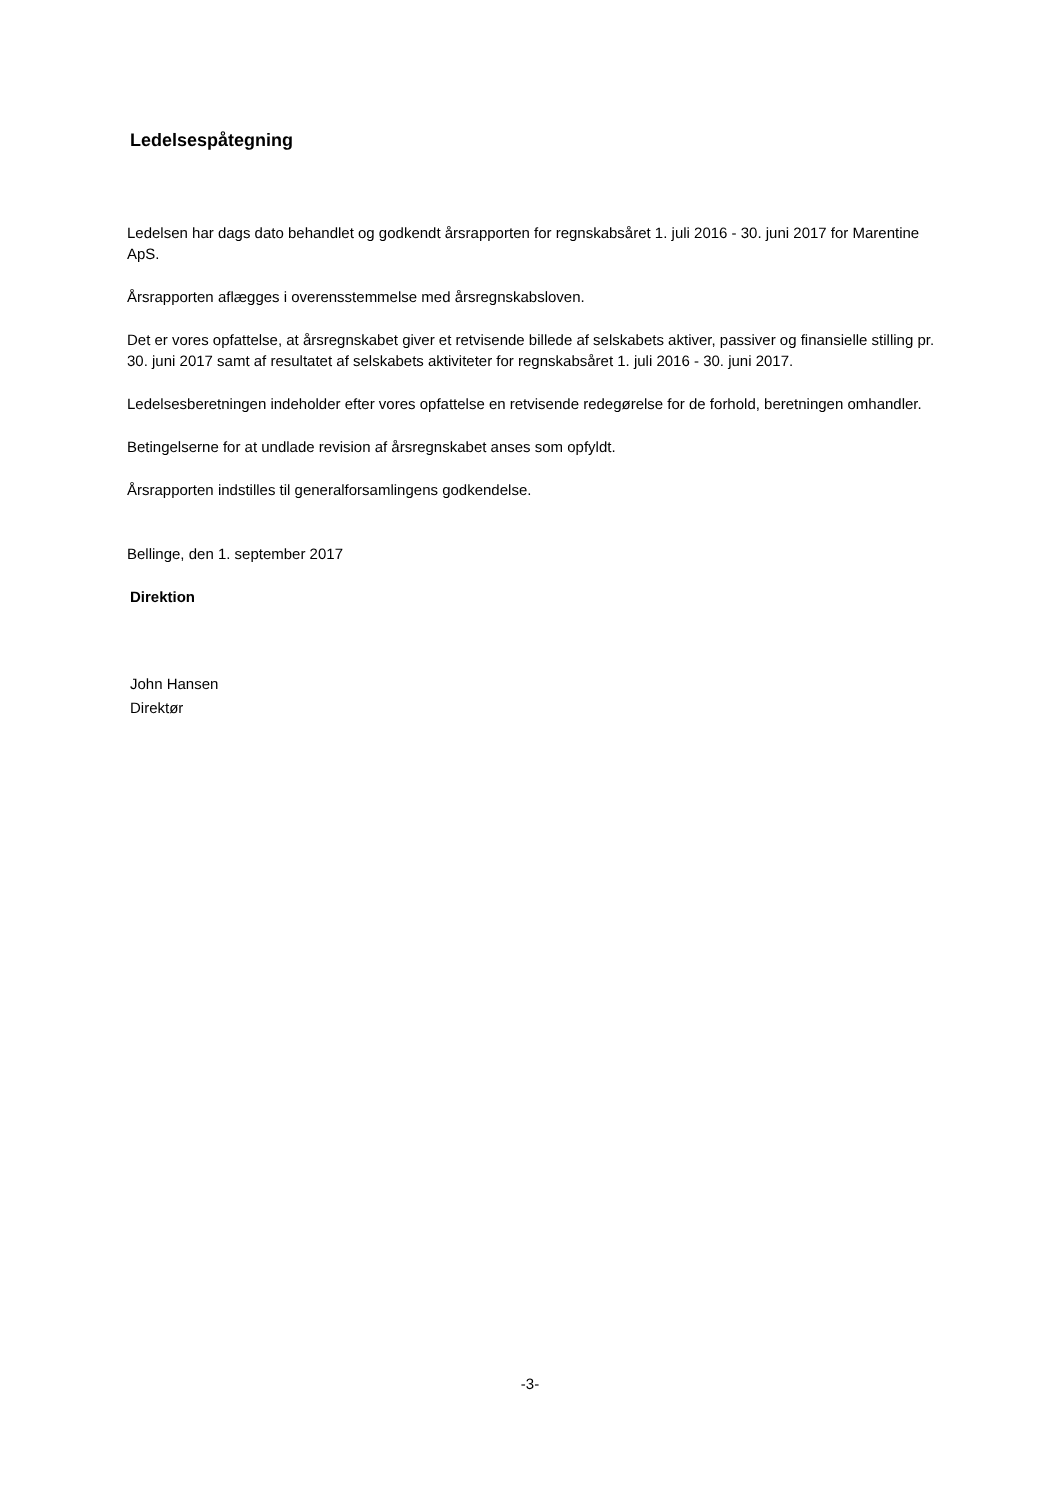Ledelsespåtegning
Ledelsen har dags dato behandlet og godkendt årsrapporten for regnskabsåret 1. juli 2016 - 30. juni 2017 for Marentine ApS.
Årsrapporten aflægges i overensstemmelse med årsregnskabsloven.
Det er vores opfattelse, at årsregnskabet giver et retvisende billede af selskabets aktiver, passiver og finansielle stilling pr. 30. juni 2017 samt af resultatet af selskabets aktiviteter for regnskabsåret 1. juli 2016 - 30. juni 2017.
Ledelsesberetningen indeholder efter vores opfattelse en retvisende redegørelse for de forhold, beretningen omhandler.
Betingelserne for at undlade revision af årsregnskabet anses som opfyldt.
Årsrapporten indstilles til generalforsamlingens godkendelse.
Bellinge, den 1. september 2017
Direktion
John Hansen
Direktør
-3-